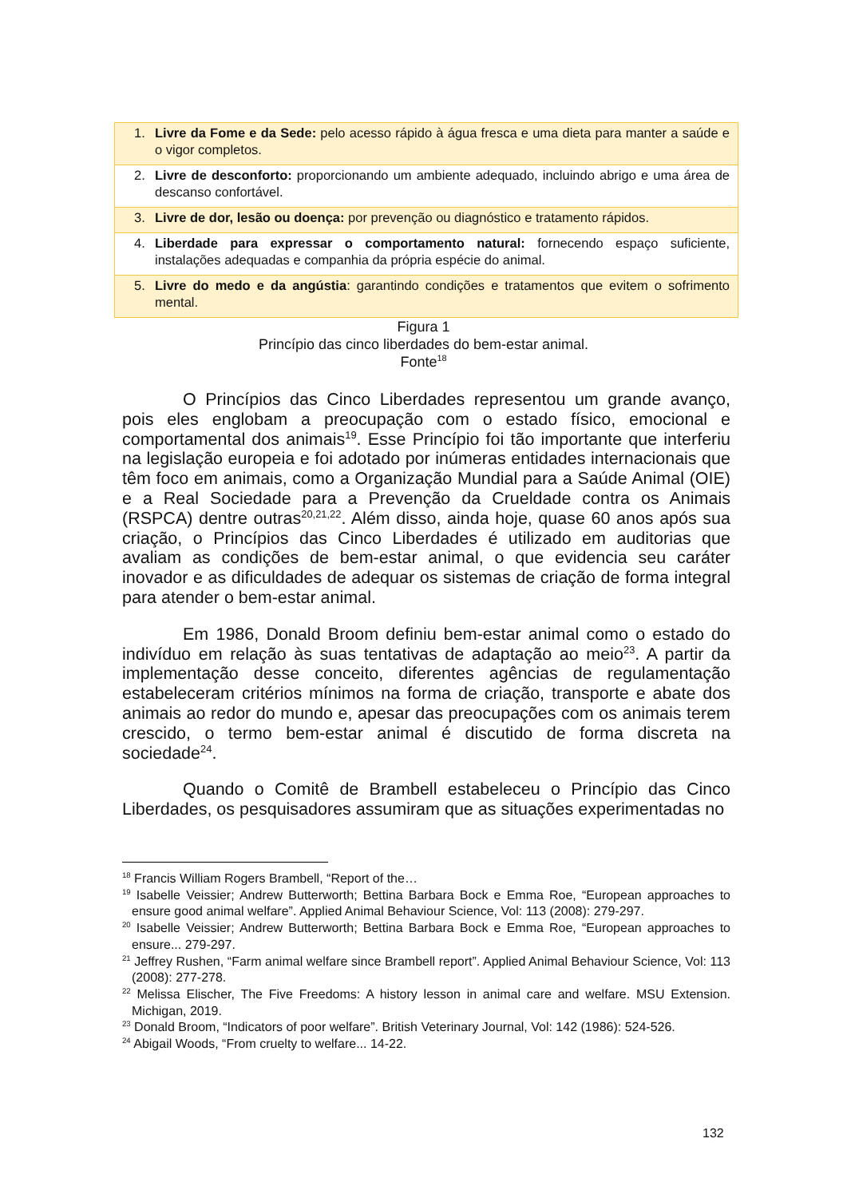| 1. Livre da Fome e da Sede: pelo acesso rápido à água fresca e uma dieta para manter a saúde e o vigor completos. |
| 2. Livre de desconforto: proporcionando um ambiente adequado, incluindo abrigo e uma área de descanso confortável. |
| 3. Livre de dor, lesão ou doença: por prevenção ou diagnóstico e tratamento rápidos. |
| 4. Liberdade para expressar o comportamento natural: fornecendo espaço suficiente, instalações adequadas e companhia da própria espécie do animal. |
| 5. Livre do medo e da angústia : garantindo condições e tratamentos que evitem o sofrimento mental. |
Figura 1
Princípio das cinco liberdades do bem-estar animal.
Fonte<sup>18</sup>
O Princípios das Cinco Liberdades representou um grande avanço, pois eles englobam a preocupação com o estado físico, emocional e comportamental dos animais<sup>19</sup>. Esse Princípio foi tão importante que interferiu na legislação europeia e foi adotado por inúmeras entidades internacionais que têm foco em animais, como a Organização Mundial para a Saúde Animal (OIE) e a Real Sociedade para a Prevenção da Crueldade contra os Animais (RSPCA) dentre outras<sup>20,21,22</sup>. Além disso, ainda hoje, quase 60 anos após sua criação, o Princípios das Cinco Liberdades é utilizado em auditorias que avaliam as condições de bem-estar animal, o que evidencia seu caráter inovador e as dificuldades de adequar os sistemas de criação de forma integral para atender o bem-estar animal.
Em 1986, Donald Broom definiu bem-estar animal como o estado do indivíduo em relação às suas tentativas de adaptação ao meio<sup>23</sup>. A partir da implementação desse conceito, diferentes agências de regulamentação estabeleceram critérios mínimos na forma de criação, transporte e abate dos animais ao redor do mundo e, apesar das preocupações com os animais terem crescido, o termo bem-estar animal é discutido de forma discreta na sociedade<sup>24</sup>.
Quando o Comitê de Brambell estabeleceu o Princípio das Cinco Liberdades, os pesquisadores assumiram que as situações experimentadas no
<sup>18</sup> Francis William Rogers Brambell, “Report of the…
<sup>19</sup> Isabelle Veissier; Andrew Butterworth; Bettina Barbara Bock e Emma Roe, “European approaches to ensure good animal welfare”. Applied Animal Behaviour Science, Vol: 113 (2008): 279-297.
<sup>20</sup> Isabelle Veissier; Andrew Butterworth; Bettina Barbara Bock e Emma Roe, “European approaches to ensure... 279-297.
<sup>21</sup> Jeffrey Rushen, “Farm animal welfare since Brambell report”. Applied Animal Behaviour Science, Vol: 113 (2008): 277-278.
<sup>22</sup> Melissa Elischer, The Five Freedoms: A history lesson in animal care and welfare. MSU Extension. Michigan, 2019.
<sup>23</sup> Donald Broom, “Indicators of poor welfare”. British Veterinary Journal, Vol: 142 (1986): 524-526.
<sup>24</sup> Abigail Woods, “From cruelty to welfare... 14-22.
132